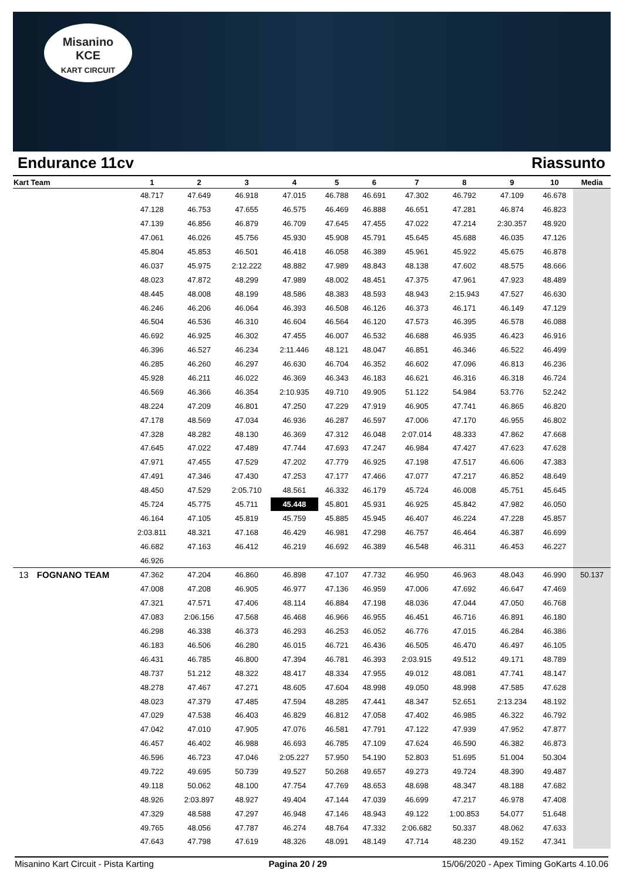Misanino
KCE
KART CIRCUIT
Endurance 11cv Riassunto
| Kart Team | 1 | 2 | 3 | 4 | 5 | 6 | 7 | 8 | 9 | 10 | Media |
| --- | --- | --- | --- | --- | --- | --- | --- | --- | --- | --- | --- |
| | 48.717 | 47.649 | 46.918 | 47.015 | 46.788 | 46.691 | 47.302 | 46.792 | 47.109 | 46.678 | |
| | 47.128 | 46.753 | 47.655 | 46.575 | 46.469 | 46.888 | 46.651 | 47.281 | 46.874 | 46.823 | |
| | 47.139 | 46.856 | 46.879 | 46.709 | 47.645 | 47.455 | 47.022 | 47.214 | 2:30.357 | 48.920 | |
| | 47.061 | 46.026 | 45.756 | 45.930 | 45.908 | 45.791 | 45.645 | 45.688 | 46.035 | 47.126 | |
| | 45.804 | 45.853 | 46.501 | 46.418 | 46.058 | 46.389 | 45.961 | 45.922 | 45.675 | 46.878 | |
| | 46.037 | 45.975 | 2:12.222 | 48.882 | 47.989 | 48.843 | 48.138 | 47.602 | 48.575 | 48.666 | |
| | 48.023 | 47.872 | 48.299 | 47.989 | 48.002 | 48.451 | 47.375 | 47.961 | 47.923 | 48.489 | |
| | 48.445 | 48.008 | 48.199 | 48.586 | 48.383 | 48.593 | 48.943 | 2:15.943 | 47.527 | 46.630 | |
| | 46.246 | 46.206 | 46.064 | 46.393 | 46.508 | 46.126 | 46.373 | 46.171 | 46.149 | 47.129 | |
| | 46.504 | 46.536 | 46.310 | 46.604 | 46.564 | 46.120 | 47.573 | 46.395 | 46.578 | 46.088 | |
| | 46.692 | 46.925 | 46.302 | 47.455 | 46.007 | 46.532 | 46.688 | 46.935 | 46.423 | 46.916 | |
| | 46.396 | 46.527 | 46.234 | 2:11.446 | 48.121 | 48.047 | 46.851 | 46.346 | 46.522 | 46.499 | |
| | 46.285 | 46.260 | 46.297 | 46.630 | 46.704 | 46.352 | 46.602 | 47.096 | 46.813 | 46.236 | |
| | 45.928 | 46.211 | 46.022 | 46.369 | 46.343 | 46.183 | 46.621 | 46.316 | 46.318 | 46.724 | |
| | 46.569 | 46.366 | 46.354 | 2:10.935 | 49.710 | 49.905 | 51.122 | 54.984 | 53.776 | 52.242 | |
| | 48.224 | 47.209 | 46.801 | 47.250 | 47.229 | 47.919 | 46.905 | 47.741 | 46.865 | 46.820 | |
| | 47.178 | 48.569 | 47.034 | 46.936 | 46.287 | 46.597 | 47.006 | 47.170 | 46.955 | 46.802 | |
| | 47.328 | 48.282 | 48.130 | 46.369 | 47.312 | 46.048 | 2:07.014 | 48.333 | 47.862 | 47.668 | |
| | 47.645 | 47.022 | 47.489 | 47.744 | 47.693 | 47.247 | 46.984 | 47.427 | 47.623 | 47.628 | |
| | 47.971 | 47.455 | 47.529 | 47.202 | 47.779 | 46.925 | 47.198 | 47.517 | 46.606 | 47.383 | |
| | 47.491 | 47.346 | 47.430 | 47.253 | 47.177 | 47.466 | 47.077 | 47.217 | 46.852 | 48.649 | |
| | 48.450 | 47.529 | 2:05.710 | 48.561 | 46.332 | 46.179 | 45.724 | 46.008 | 45.751 | 45.645 | |
| | 45.724 | 45.775 | 45.711 | 45.448 | 45.801 | 45.931 | 46.925 | 45.842 | 47.982 | 46.050 | |
| | 46.164 | 47.105 | 45.819 | 45.759 | 45.885 | 45.945 | 46.407 | 46.224 | 47.228 | 45.857 | |
| | 2:03.811 | 48.321 | 47.168 | 46.429 | 46.981 | 47.298 | 46.757 | 46.464 | 46.387 | 46.699 | |
| | 46.682 | 47.163 | 46.412 | 46.219 | 46.692 | 46.389 | 46.548 | 46.311 | 46.453 | 46.227 | |
| | 46.926 | | | | | | | | | | |
| 13 FOGNANO TEAM | 47.362 | 47.204 | 46.860 | 46.898 | 47.107 | 47.732 | 46.950 | 46.963 | 48.043 | 46.990 | 50.137 |
| | 47.008 | 47.208 | 46.905 | 46.977 | 47.136 | 46.959 | 47.006 | 47.692 | 46.647 | 47.469 | |
| | 47.321 | 47.571 | 47.406 | 48.114 | 46.884 | 47.198 | 48.036 | 47.044 | 47.050 | 46.768 | |
| | 47.083 | 2:06.156 | 47.568 | 46.468 | 46.966 | 46.955 | 46.451 | 46.716 | 46.891 | 46.180 | |
| | 46.298 | 46.338 | 46.373 | 46.293 | 46.253 | 46.052 | 46.776 | 47.015 | 46.284 | 46.386 | |
| | 46.183 | 46.506 | 46.280 | 46.015 | 46.721 | 46.436 | 46.505 | 46.470 | 46.497 | 46.105 | |
| | 46.431 | 46.785 | 46.800 | 47.394 | 46.781 | 46.393 | 2:03.915 | 49.512 | 49.171 | 48.789 | |
| | 48.737 | 51.212 | 48.322 | 48.417 | 48.334 | 47.955 | 49.012 | 48.081 | 47.741 | 48.147 | |
| | 48.278 | 47.467 | 47.271 | 48.605 | 47.604 | 48.998 | 49.050 | 48.998 | 47.585 | 47.628 | |
| | 48.023 | 47.379 | 47.485 | 47.594 | 48.285 | 47.441 | 48.347 | 52.651 | 2:13.234 | 48.192 | |
| | 47.029 | 47.538 | 46.403 | 46.829 | 46.812 | 47.058 | 47.402 | 46.985 | 46.322 | 46.792 | |
| | 47.042 | 47.010 | 47.905 | 47.076 | 46.581 | 47.791 | 47.122 | 47.939 | 47.952 | 47.877 | |
| | 46.457 | 46.402 | 46.988 | 46.693 | 46.785 | 47.109 | 47.624 | 46.590 | 46.382 | 46.873 | |
| | 46.596 | 46.723 | 47.046 | 2:05.227 | 57.950 | 54.190 | 52.803 | 51.695 | 51.004 | 50.304 | |
| | 49.722 | 49.695 | 50.739 | 49.527 | 50.268 | 49.657 | 49.273 | 49.724 | 48.390 | 49.487 | |
| | 49.118 | 50.062 | 48.100 | 47.754 | 47.769 | 48.653 | 48.698 | 48.347 | 48.188 | 47.682 | |
| | 48.926 | 2:03.897 | 48.927 | 49.404 | 47.144 | 47.039 | 46.699 | 47.217 | 46.978 | 47.408 | |
| | 47.329 | 48.588 | 47.297 | 46.948 | 47.146 | 48.943 | 49.122 | 1:00.853 | 54.077 | 51.648 | |
| | 49.765 | 48.056 | 47.787 | 46.274 | 48.764 | 47.332 | 2:06.682 | 50.337 | 48.062 | 47.633 | |
| | 47.643 | 47.798 | 47.619 | 48.326 | 48.091 | 48.149 | 47.714 | 48.230 | 49.152 | 47.341 | |
Misanino Kart Circuit - Pista Karting Pagina 20 / 29 15/06/2020 - Apex Timing GoKarts 4.10.06